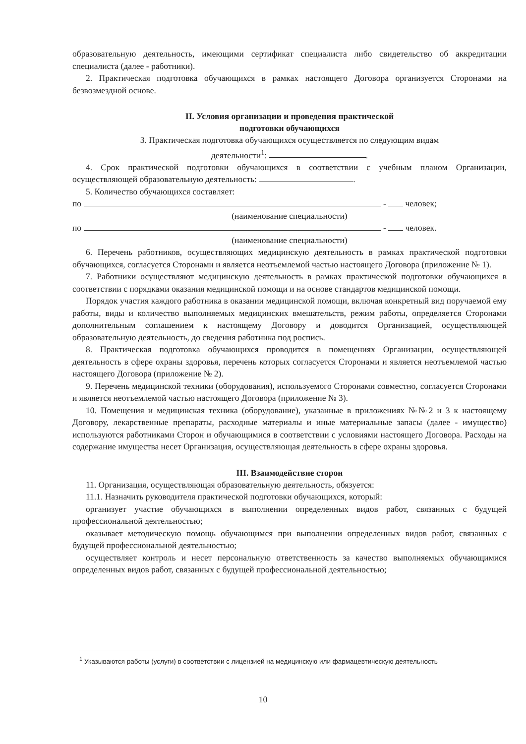образовательную деятельность, имеющими сертификат специалиста либо свидетельство об аккредитации специалиста (далее - работники).
2. Практическая подготовка обучающихся в рамках настоящего Договора организуется Сторонами на безвозмездной основе.
II. Условия организации и проведения практической
подготовки обучающихся
3. Практическая подготовка обучающихся осуществляется по следующим видам
деятельности<sup>1</sup>: .
4. Срок практической подготовки обучающихся в соответствии с учебным планом Организации, осуществляющей образовательную деятельность: .
5. Количество обучающихся составляет:
по - человек;
(наименование специальности)
по - человек.
(наименование специальности)
6. Перечень работников, осуществляющих медицинскую деятельность в рамках практической подготовки обучающихся, согласуется Сторонами и является неотъемлемой частью настоящего Договора (приложение № 1).
7. Работники осуществляют медицинскую деятельность в рамках практической подготовки обучающихся в соответствии с порядками оказания медицинской помощи и на основе стандартов медицинской помощи.
Порядок участия каждого работника в оказании медицинской помощи, включая конкретный вид поручаемой ему работы, виды и количество выполняемых медицинских вмешательств, режим работы, определяется Сторонами дополнительным соглашением к настоящему Договору и доводится Организацией, осуществляющей образовательную деятельность, до сведения работника под роспись.
8. Практическая подготовка обучающихся проводится в помещениях Организации, осуществляющей деятельность в сфере охраны здоровья, перечень которых согласуется Сторонами и является неотъемлемой частью настоящего Договора (приложение № 2).
9. Перечень медицинской техники (оборудования), используемого Сторонами совместно, согласуется Сторонами и является неотъемлемой частью настоящего Договора (приложение № 3).
10. Помещения и медицинская техника (оборудование), указанные в приложениях №№2 и 3 к настоящему Договору, лекарственные препараты, расходные материалы и иные материальные запасы (далее - имущество) используются работниками Сторон и обучающимися в соответствии с условиями настоящего Договора. Расходы на содержание имущества несет Организация, осуществляющая деятельность в сфере охраны здоровья.
III. Взаимодействие сторон
11. Организация, осуществляющая образовательную деятельность, обязуется:
11.1. Назначить руководителя практической подготовки обучающихся, который:
организует участие обучающихся в выполнении определенных видов работ, связанных с будущей профессиональной деятельностью;
оказывает методическую помощь обучающимся при выполнении определенных видов работ, связанных с будущей профессиональной деятельностью;
осуществляет контроль и несет персональную ответственность за качество выполняемых обучающимися определенных видов работ, связанных с будущей профессиональной деятельностью;
<sup>1</sup> Указываются работы (услуги) в соответствии с лицензией на медицинскую или фармацевтическую деятельность
10